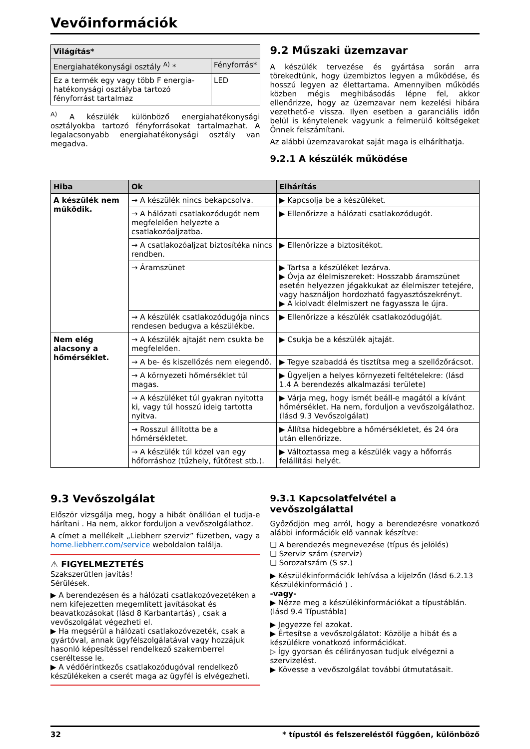Vevőinformációk
| Világítás* | |
| --- | --- |
| Energiahatékonysági osztály <sup>A)</sup> * | Fényforrás* |
| Ez a termék egy vagy több F energia-hatékonysági osztályba tartozó fényforrást tartalmaz | LED |
<sup>A)</sup> A készülék különböző energiahatékonysági osztályokba tartozó fényforrásokat tartalmazhat. A legalacsonyabb energiahatékonysági osztály van megadva.
9.2 Műszaki üzemzavar
A készülék tervezése és gyártása során arra törekedtünk, hogy üzembiztos legyen a működése, és hosszú legyen az élettartama. Amennyiben működés közben mégis meghibásodás lépne fel, akkor ellenőrizze, hogy az üzemzavar nem kezelési hibára vezethető-e vissza. Ilyen esetben a garanciális időn belül is kénytelenek vagyunk a felmerülő költségeket Önnek felszámítani.
Az alábbi üzemzavarokat saját maga is elháríthatja.
9.2.1 A készülék működése
| Hiba | Ok | Elhárítás |
| --- | --- | --- |
| A készülék nem működik. | → A készülék nincs bekapcsolva. | ▶ Kapcsolja be a készüléket. |
| | → A hálózati csatlakozódugót nem megfelelően helyezte a csatlakozóaljzatba. | ▶ Ellenőrizze a hálózati csatlakozódugót. |
| | → A csatlakozóaljzat biztosítéka nincs rendben. | ▶ Ellenőrizze a biztosítékot. |
| | → Áramszünet | ▶ Tartsa a készüléket lezárva. ▶ Óvja az élelmiszereket: Hosszabb áramszünet esetén helyezzen jégakkukat az élelmiszer tetejére, vagy használjon hordozható fagyasztószekrényt. ▶ A kiolvadt élelmiszert ne fagyassza le újra. |
| | → A készülék csatlakozódugója nincs rendesen bedugva a készülékbe. | ▶ Ellenőrizze a készülék csatlakozódugóját. |
| Nem elég alacsony a hőmérséklet. | → A készülék ajtaját nem csukta be megfelelően. | ▶ Csukja be a készülék ajtaját. |
| | → A be- és kiszellőzés nem elegendő. | ▶ Tegye szabaddá és tisztítsa meg a szellőzőrácsot. |
| | → A környezeti hőmérséklet túl magas. | ▶ Ügyeljen a helyes környezeti feltételekre: (lásd 1.4 A berendezés alkalmazási területe) |
| | → A készüléket túl gyakran nyitotta ki, vagy túl hosszú ideig tartotta nyitva. | ▶ Várja meg, hogy ismét beáll-e magától a kívánt hőmérséklet. Ha nem, forduljon a vevőszolgálathoz. (lásd 9.3 Vevőszolgálat) |
| | → Rosszul állította be a hőmérsékletet. | ▶ Állítsa hidegebbre a hőmérsékletet, és 24 óra után ellenőrizze. |
| | → A készülék túl közel van egy hőforráshoz (tűzhely, fűtőtest stb.). | ▶ Változtassa meg a készülék vagy a hőforrás felállítási helyét. |
9.3 Vevőszolgálat
Először vizsgálja meg, hogy a hibát önállóan el tudja-e hárítani . Ha nem, akkor forduljon a vevőszolgálathoz.
A címet a mellékelt „Liebherr szerviz” füzetben, vagy a home.liebherr.com/service weboldalon találja.
⚠ FIGYELMEZTETÉS
Szakszerűtlen javítás!
Sérülések.
▶ A berendezésen és a hálózati csatlakozóvezetéken a nem kifejezetten megemlített javításokat és beavatkozásokat (lásd 8 Karbantartás) , csak a vevőszolgálat végezheti el.
▶ Ha megsérül a hálózati csatlakozóvezeték, csak a gyártóval, annak ügyfélszolgálatával vagy hozzájuk hasonló képesítéssel rendelkező szakemberrel cseréltesse le.
▶ A védőérintkezős csatlakozódugóval rendelkező készülékeken a cserét maga az ügyfél is elvégezheti.
9.3.1 Kapcsolatfelvétel a vevőszolgálattal
Győződjön meg arról, hogy a berendezésre vonatkozó alábbi információk elő vannak készítve:
❑ A berendezés megnevezése (típus és jelölés)
❑ Szerviz szám (szerviz)
❑ Sorozatszám (S sz.)
▶ Készülékinformációk lehívása a kijelzőn (lásd 6.2.13 Készülékinformáció ) .
-vagy-
▶ Nézze meg a készülékinformációkat a típustáblán. (lásd 9.4 Típustábla)
▶ Jegyezze fel azokat.
▶ Értesítse a vevőszolgálatot: Közölje a hibát és a készülékre vonatkozó információkat.
▷ Így gyorsan és célirányosan tudjuk elvégezni a szervizelést.
▶ Kövesse a vevőszolgálat további útmutatásait.
32 * típustól és felszereléstől függően, különböző